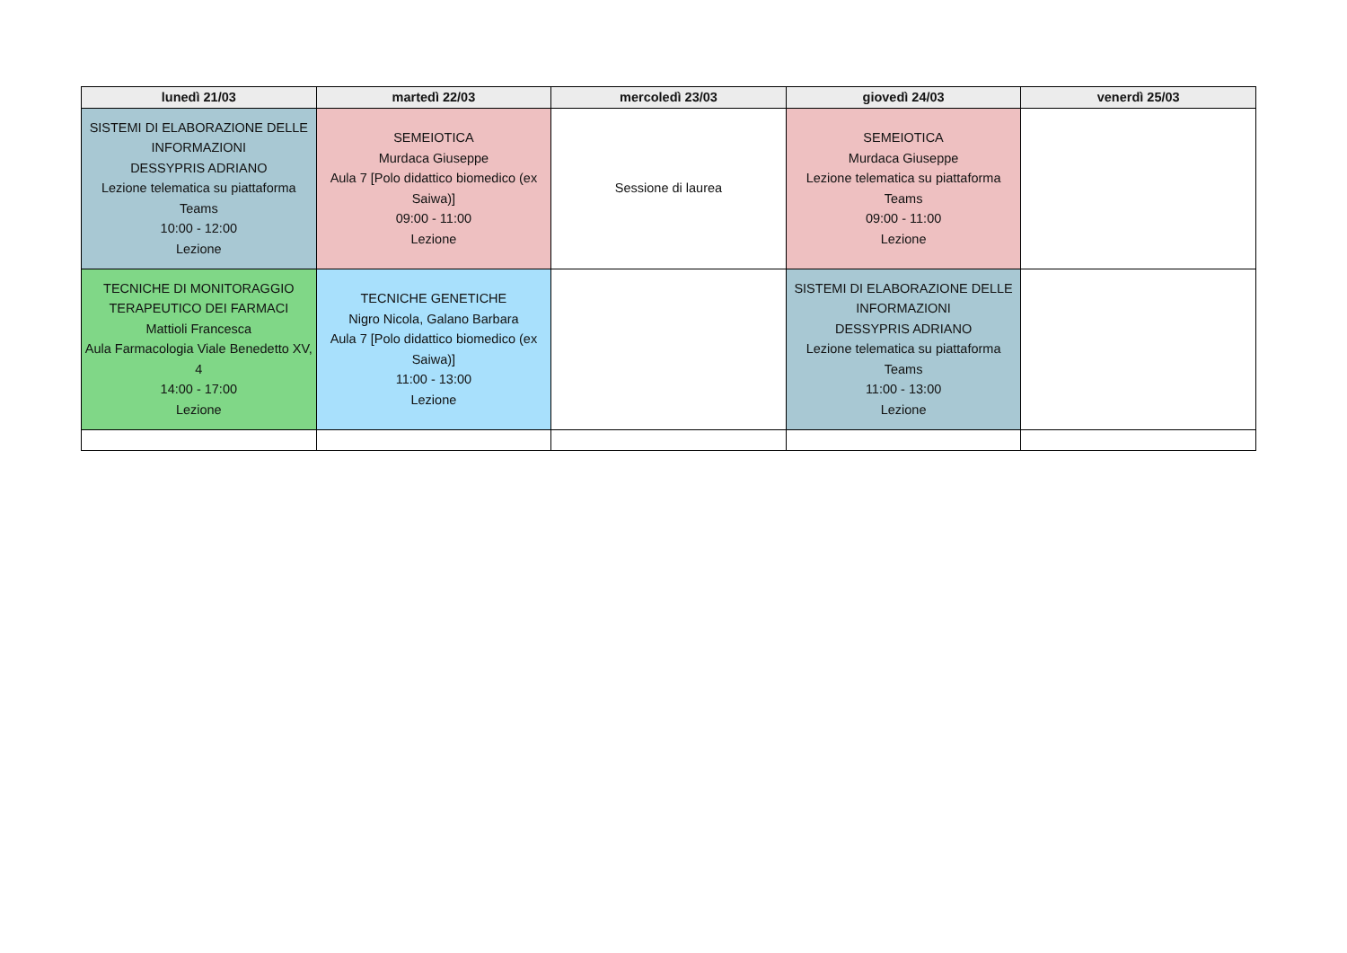| lunedì 21/03 | martedì 22/03 | mercoledì 23/03 | giovedì 24/03 | venerdì 25/03 |
| --- | --- | --- | --- | --- |
| SISTEMI DI ELABORAZIONE DELLE INFORMAZIONI DESSYPRIS ADRIANO Lezione telematica su piattaforma Teams 10:00 - 12:00 Lezione | SEMEIOTICA Murdaca Giuseppe Aula 7 [Polo didattico biomedico (ex Saiwa)] 09:00 - 11:00 Lezione | Sessione di laurea | SEMEIOTICA Murdaca Giuseppe Lezione telematica su piattaforma Teams 09:00 - 11:00 Lezione | |
| TECNICHE DI MONITORAGGIO TERAPEUTICO DEI FARMACI Mattioli Francesca Aula Farmacologia Viale Benedetto XV, 4 14:00 - 17:00 Lezione | TECNICHE GENETICHE Nigro Nicola, Galano Barbara Aula 7 [Polo didattico biomedico (ex Saiwa)] 11:00 - 13:00 Lezione | | SISTEMI DI ELABORAZIONE DELLE INFORMAZIONI DESSYPRIS ADRIANO Lezione telematica su piattaforma Teams 11:00 - 13:00 Lezione | |